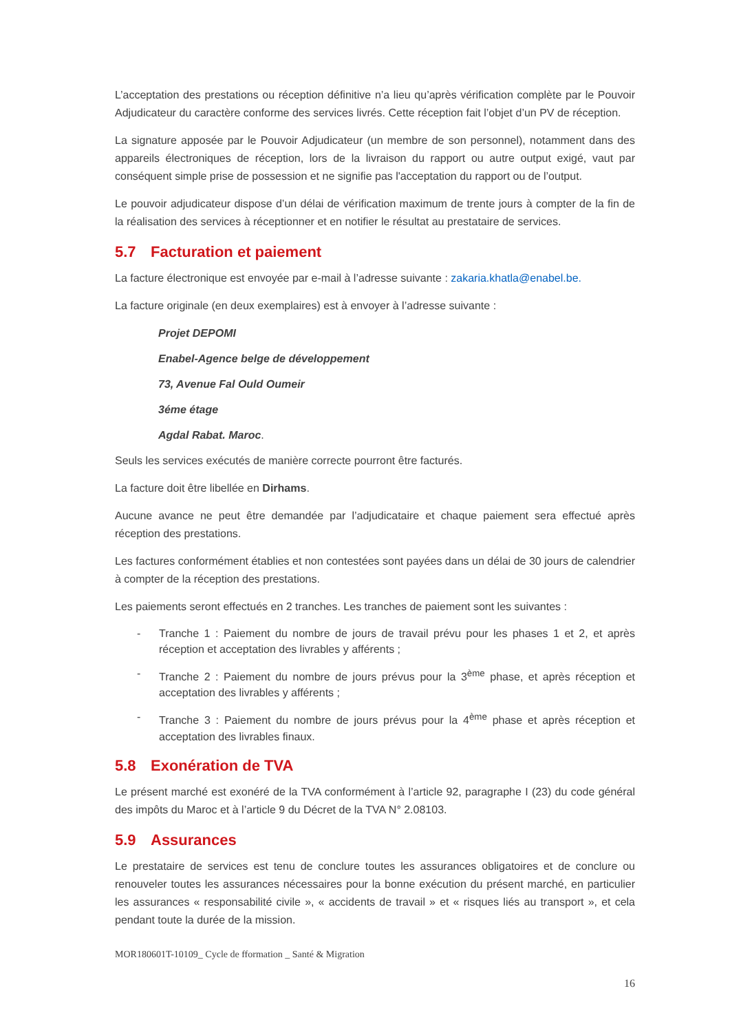L’acceptation des prestations ou réception définitive n’a lieu qu’après vérification complète par le Pouvoir Adjudicateur du caractère conforme des services livrés. Cette réception fait l’objet d’un PV de réception.
La signature apposée par le Pouvoir Adjudicateur (un membre de son personnel), notamment dans des appareils électroniques de réception, lors de la livraison du rapport ou autre output exigé, vaut par conséquent simple prise de possession et ne signifie pas l'acceptation du rapport ou de l’output.
Le pouvoir adjudicateur dispose d’un délai de vérification maximum de trente jours à compter de la fin de la réalisation des services à réceptionner et en notifier le résultat au prestataire de services.
5.7 Facturation et paiement
La facture électronique est envoyée par e-mail à l’adresse suivante : zakaria.khatla@enabel.be.
La facture originale (en deux exemplaires) est à envoyer à l’adresse suivante :
Projet DEPOMI
Enabel-Agence belge de développement
73, Avenue Fal Ould Oumeir
3éme étage
Agdal Rabat. Maroc.
Seuls les services exécutés de manière correcte pourront être facturés.
La facture doit être libellée en Dirhams.
Aucune avance ne peut être demandée par l’adjudicataire et chaque paiement sera effectué après réception des prestations.
Les factures conformément établies et non contestées sont payées dans un délai de 30 jours de calendrier à compter de la réception des prestations.
Les paiements seront effectués en 2 tranches. Les tranches de paiement sont les suivantes :
- Tranche 1 : Paiement du nombre de jours de travail prévu pour les phases 1 et 2, et après réception et acceptation des livrables y afférents ;
- Tranche 2 : Paiement du nombre de jours prévus pour la 3<sup>ème</sup> phase, et après réception et acceptation des livrables y afférents ;
- Tranche 3 : Paiement du nombre de jours prévus pour la 4<sup>ème</sup> phase et après réception et acceptation des livrables finaux.
5.8 Exonération de TVA
Le présent marché est exonéré de la TVA conformément à l’article 92, paragraphe I (23) du code général des impôts du Maroc et à l’article 9 du Décret de la TVA N° 2.08103.
5.9 Assurances
Le prestataire de services est tenu de conclure toutes les assurances obligatoires et de conclure ou renouveler toutes les assurances nécessaires pour la bonne exécution du présent marché, en particulier les assurances « responsabilité civile », « accidents de travail » et « risques liés au transport », et cela pendant toute la durée de la mission.
MOR180601T-10109_ Cycle de fformation _ Santé & Migration
16